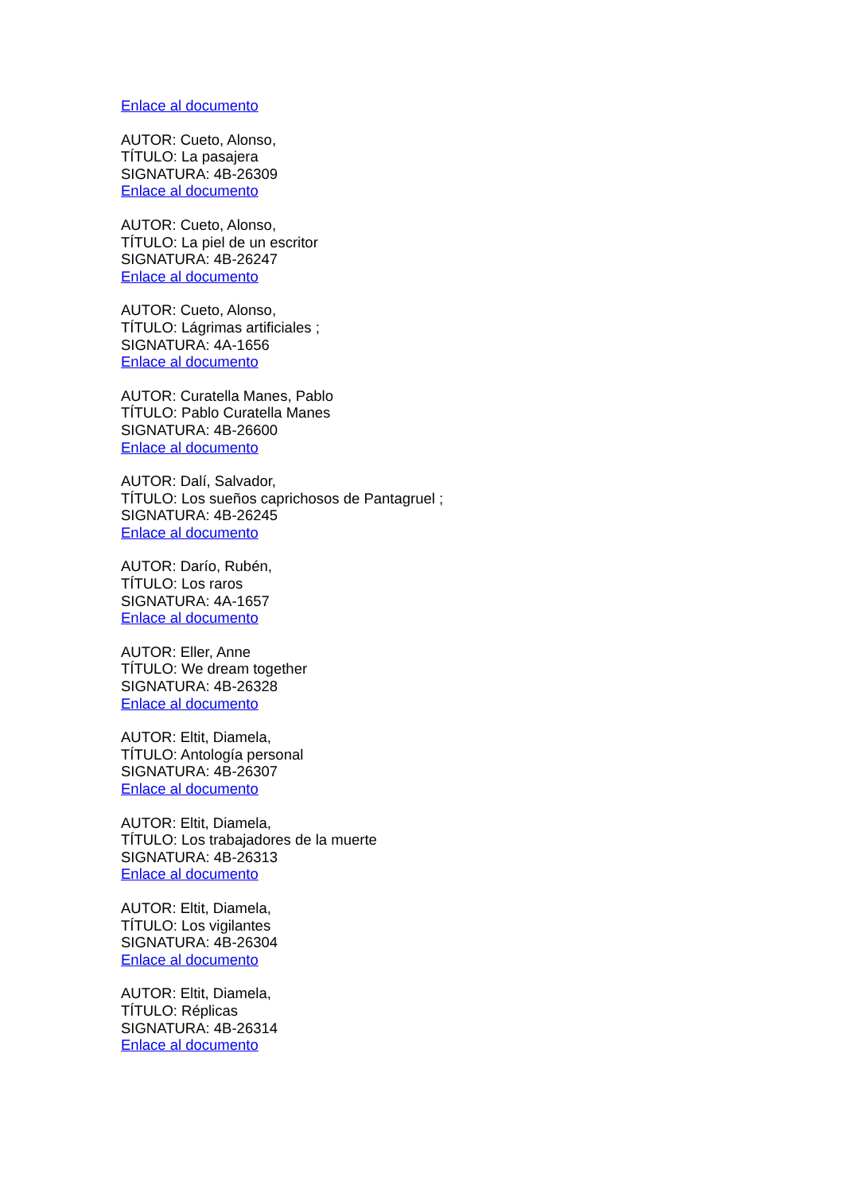Enlace al documento
AUTOR: Cueto, Alonso,
TÍTULO: La pasajera
SIGNATURA: 4B-26309
Enlace al documento
AUTOR: Cueto, Alonso,
TÍTULO: La piel de un escritor
SIGNATURA: 4B-26247
Enlace al documento
AUTOR: Cueto, Alonso,
TÍTULO: Lágrimas artificiales ;
SIGNATURA: 4A-1656
Enlace al documento
AUTOR: Curatella Manes, Pablo
TÍTULO: Pablo Curatella Manes
SIGNATURA: 4B-26600
Enlace al documento
AUTOR: Dalí, Salvador,
TÍTULO: Los sueños caprichosos de Pantagruel ;
SIGNATURA: 4B-26245
Enlace al documento
AUTOR: Darío, Rubén,
TÍTULO: Los raros
SIGNATURA: 4A-1657
Enlace al documento
AUTOR: Eller, Anne
TÍTULO: We dream together
SIGNATURA: 4B-26328
Enlace al documento
AUTOR: Eltit, Diamela,
TÍTULO: Antología personal
SIGNATURA: 4B-26307
Enlace al documento
AUTOR: Eltit, Diamela,
TÍTULO: Los trabajadores de la muerte
SIGNATURA: 4B-26313
Enlace al documento
AUTOR: Eltit, Diamela,
TÍTULO: Los vigilantes
SIGNATURA: 4B-26304
Enlace al documento
AUTOR: Eltit, Diamela,
TÍTULO: Réplicas
SIGNATURA: 4B-26314
Enlace al documento